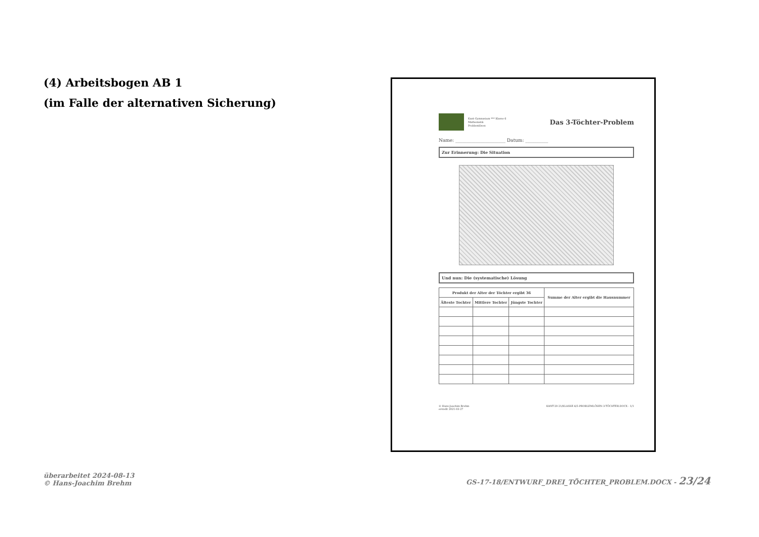(4) Arbeitsbogen AB 1
(im Falle der alternativen Sicherung)
Kant-Gymnasium *** Klasse 6
Mathematik
Problemlösen
Das 3-Töchter-Problem
Name: ______________________ Datum: __________
Zur Erinnerung: Die Situation
Und nun: Die (systematische) Lösung
| Produkt der Alter der Töchter ergibt 36 | | | Summe der Alter ergibt die Hausnummer |
| --- | --- | --- | --- |
| Älteste Tochter | Mittlere Tochter | Jüngste Tochter | |
© Hans-Joachim Brehm
erstellt 2021-03-27 KANT-20-21/KLASSE-6/5-PROBLEMLÖSEN-3-TÖCHTER.DOCX - 1/1
überarbeitet 2024-08-13
© Hans-Joachim Brehm GS-17-18/ENTWURF_DREI_TÖCHTER_PROBLEM.DOCX - 23/24